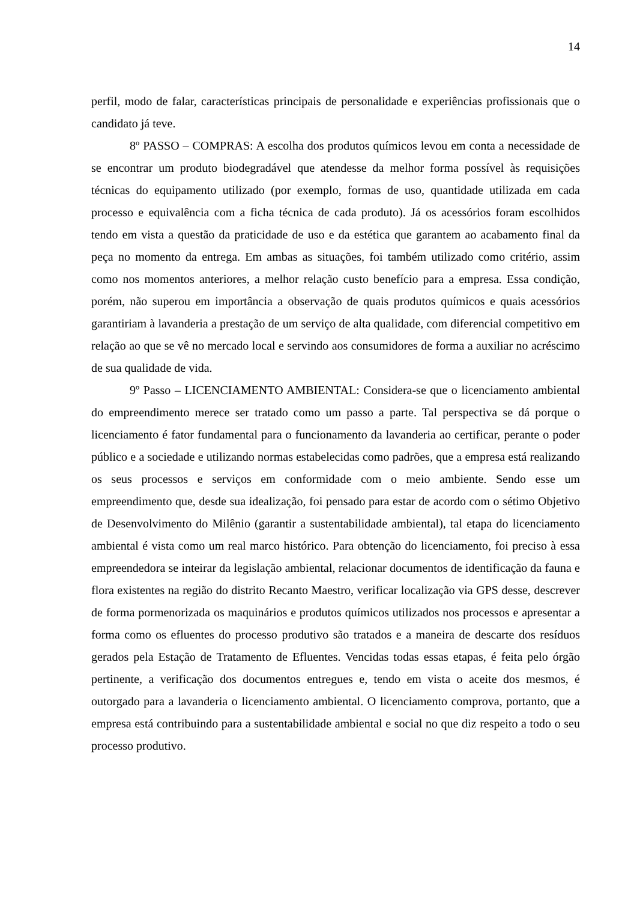14
perfil, modo de falar, características principais de personalidade e experiências profissionais que o candidato já teve.
8º PASSO – COMPRAS: A escolha dos produtos químicos levou em conta a necessidade de se encontrar um produto biodegradável que atendesse da melhor forma possível às requisições técnicas do equipamento utilizado (por exemplo, formas de uso, quantidade utilizada em cada processo e equivalência com a ficha técnica de cada produto). Já os acessórios foram escolhidos tendo em vista a questão da praticidade de uso e da estética que garantem ao acabamento final da peça no momento da entrega. Em ambas as situações, foi também utilizado como critério, assim como nos momentos anteriores, a melhor relação custo benefício para a empresa. Essa condição, porém, não superou em importância a observação de quais produtos químicos e quais acessórios garantiriam à lavanderia a prestação de um serviço de alta qualidade, com diferencial competitivo em relação ao que se vê no mercado local e servindo aos consumidores de forma a auxiliar no acréscimo de sua qualidade de vida.
9º Passo – LICENCIAMENTO AMBIENTAL: Considera-se que o licenciamento ambiental do empreendimento merece ser tratado como um passo a parte. Tal perspectiva se dá porque o licenciamento é fator fundamental para o funcionamento da lavanderia ao certificar, perante o poder público e a sociedade e utilizando normas estabelecidas como padrões, que a empresa está realizando os seus processos e serviços em conformidade com o meio ambiente. Sendo esse um empreendimento que, desde sua idealização, foi pensado para estar de acordo com o sétimo Objetivo de Desenvolvimento do Milênio (garantir a sustentabilidade ambiental), tal etapa do licenciamento ambiental é vista como um real marco histórico. Para obtenção do licenciamento, foi preciso à essa empreendedora se inteirar da legislação ambiental, relacionar documentos de identificação da fauna e flora existentes na região do distrito Recanto Maestro, verificar localização via GPS desse, descrever de forma pormenorizada os maquinários e produtos químicos utilizados nos processos e apresentar a forma como os efluentes do processo produtivo são tratados e a maneira de descarte dos resíduos gerados pela Estação de Tratamento de Efluentes. Vencidas todas essas etapas, é feita pelo órgão pertinente, a verificação dos documentos entregues e, tendo em vista o aceite dos mesmos, é outorgado para a lavanderia o licenciamento ambiental. O licenciamento comprova, portanto, que a empresa está contribuindo para a sustentabilidade ambiental e social no que diz respeito a todo o seu processo produtivo.